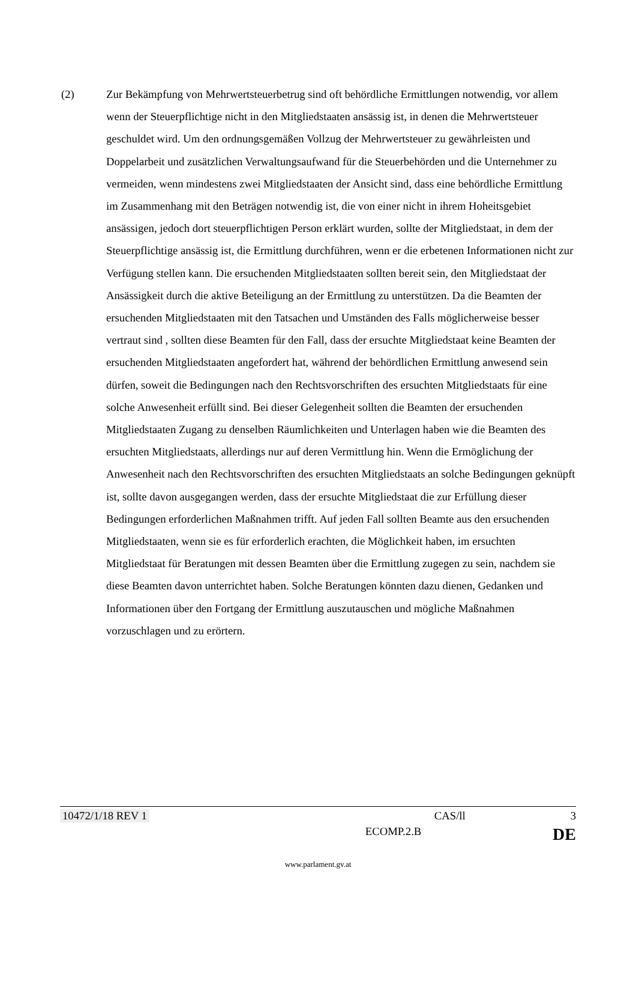(2) Zur Bekämpfung von Mehrwertsteuerbetrug sind oft behördliche Ermittlungen notwendig, vor allem wenn der Steuerpflichtige nicht in den Mitgliedstaaten ansässig ist, in denen die Mehrwertsteuer geschuldet wird. Um den ordnungsgemäßen Vollzug der Mehrwertsteuer zu gewährleisten und Doppelarbeit und zusätzlichen Verwaltungsaufwand für die Steuerbehörden und die Unternehmer zu vermeiden, wenn mindestens zwei Mitgliedstaaten der Ansicht sind, dass eine behördliche Ermittlung im Zusammenhang mit den Beträgen notwendig ist, die von einer nicht in ihrem Hoheitsgebiet ansässigen, jedoch dort steuerpflichtigen Person erklärt wurden, sollte der Mitgliedstaat, in dem der Steuerpflichtige ansässig ist, die Ermittlung durchführen, wenn er die erbetenen Informationen nicht zur Verfügung stellen kann. Die ersuchenden Mitgliedstaaten sollten bereit sein, den Mitgliedstaat der Ansässigkeit durch die aktive Beteiligung an der Ermittlung zu unterstützen. Da die Beamten der ersuchenden Mitgliedstaaten mit den Tatsachen und Umständen des Falls möglicherweise besser vertraut sind , sollten diese Beamten für den Fall, dass der ersuchte Mitgliedstaat keine Beamten der ersuchenden Mitgliedstaaten angefordert hat, während der behördlichen Ermittlung anwesend sein dürfen, soweit die Bedingungen nach den Rechtsvorschriften des ersuchten Mitgliedstaats für eine solche Anwesenheit erfüllt sind. Bei dieser Gelegenheit sollten die Beamten der ersuchenden Mitgliedstaaten Zugang zu denselben Räumlichkeiten und Unterlagen haben wie die Beamten des ersuchten Mitgliedstaats, allerdings nur auf deren Vermittlung hin. Wenn die Ermöglichung der Anwesenheit nach den Rechtsvorschriften des ersuchten Mitgliedstaats an solche Bedingungen geknüpft ist, sollte davon ausgegangen werden, dass der ersuchte Mitgliedstaat die zur Erfüllung dieser Bedingungen erforderlichen Maßnahmen trifft. Auf jeden Fall sollten Beamte aus den ersuchenden Mitgliedstaaten, wenn sie es für erforderlich erachten, die Möglichkeit haben, im ersuchten Mitgliedstaat für Beratungen mit dessen Beamten über die Ermittlung zugegen zu sein, nachdem sie diese Beamten davon unterrichtet haben. Solche Beratungen könnten dazu dienen, Gedanken und Informationen über den Fortgang der Ermittlung auszutauschen und mögliche Maßnahmen vorzuschlagen und zu erörtern.
10472/1/18 REV 1 CAS/ll 3
ECOMP.2.B DE
www.parlament.gv.at